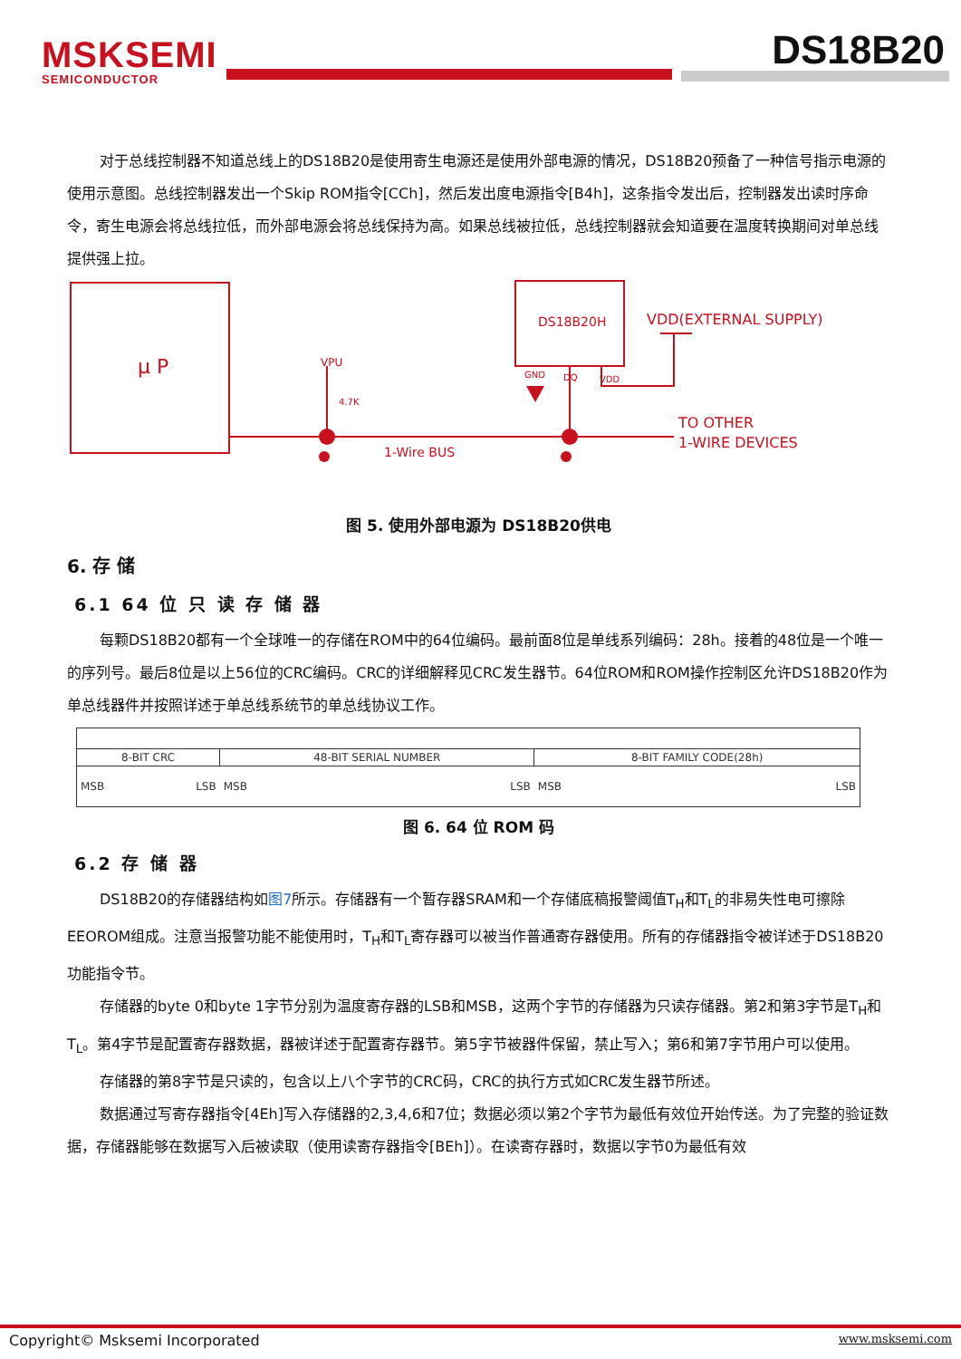MSKSEMI
SEMICONDUCTOR
DS18B20
对于总线控制器不知道总线上的DS18B20是使用寄生电源还是使用外部电源的情况，DS18B20预备了一种信号指示电源的使用示意图。总线控制器发出一个Skip ROM指令[CCh]，然后发出度电源指令[B4h]，这条指令发出后，控制器发出读时序命令，寄生电源会将总线拉低，而外部电源会将总线保持为高。如果总线被拉低，总线控制器就会知道要在温度转换期间对单总线提供强上拉。
μ P
DS18B20H
VDD(EXTERNAL SUPPLY)
GND
DQ
VDD
VPU
4.7K
1-Wire BUS
TO OTHER
1-WIRE DEVICES
图 5. 使用外部电源为 DS18B20供电
6. 存 储
6.1 64 位 只 读 存 储 器
每颗DS18B20都有一个全球唯一的存储在ROM中的64位编码。最前面8位是单线系列编码：28h。接着的48位是一个唯一的序列号。最后8位是以上56位的CRC编码。CRC的详细解释见CRC发生器节。64位ROM和ROM操作控制区允许DS18B20作为单总线器件并按照详述于单总线系统节的单总线协议工作。
| 8-BIT CRC | 48-BIT SERIAL NUMBER | 8-BIT FAMILY CODE(28h) |
| MSB LSB | MSB LSB | MSB LSB |
图 6. 64 位 ROM 码
6.2 存 储 器
DS18B20的存储器结构如图7所示。存储器有一个暂存器SRAM和一个存储底稿报警阈值T<sub>H</sub>和T<sub>L</sub>的非易失性电可擦除EEOROM组成。注意当报警功能不能使用时，T<sub>H</sub>和T<sub>L</sub>寄存器可以被当作普通寄存器使用。所有的存储器指令被详述于DS18B20功能指令节。
存储器的byte 0和byte 1字节分别为温度寄存器的LSB和MSB，这两个字节的存储器为只读存储器。第2和第3字节是T<sub>H</sub>和T<sub>L</sub>。第4字节是配置寄存器数据，器被详述于配置寄存器节。第5字节被器件保留，禁止写入；第6和第7字节用户可以使用。
存储器的第8字节是只读的，包含以上八个字节的CRC码，CRC的执行方式如CRC发生器节所述。
数据通过写寄存器指令[4Eh]写入存储器的2,3,4,6和7位；数据必须以第2个字节为最低有效位开始传送。为了完整的验证数据，存储器能够在数据写入后被读取（使用读寄存器指令[BEh]）。在读寄存器时，数据以字节0为最低有效
Copyright© Msksemi Incorporated www.msksemi.com